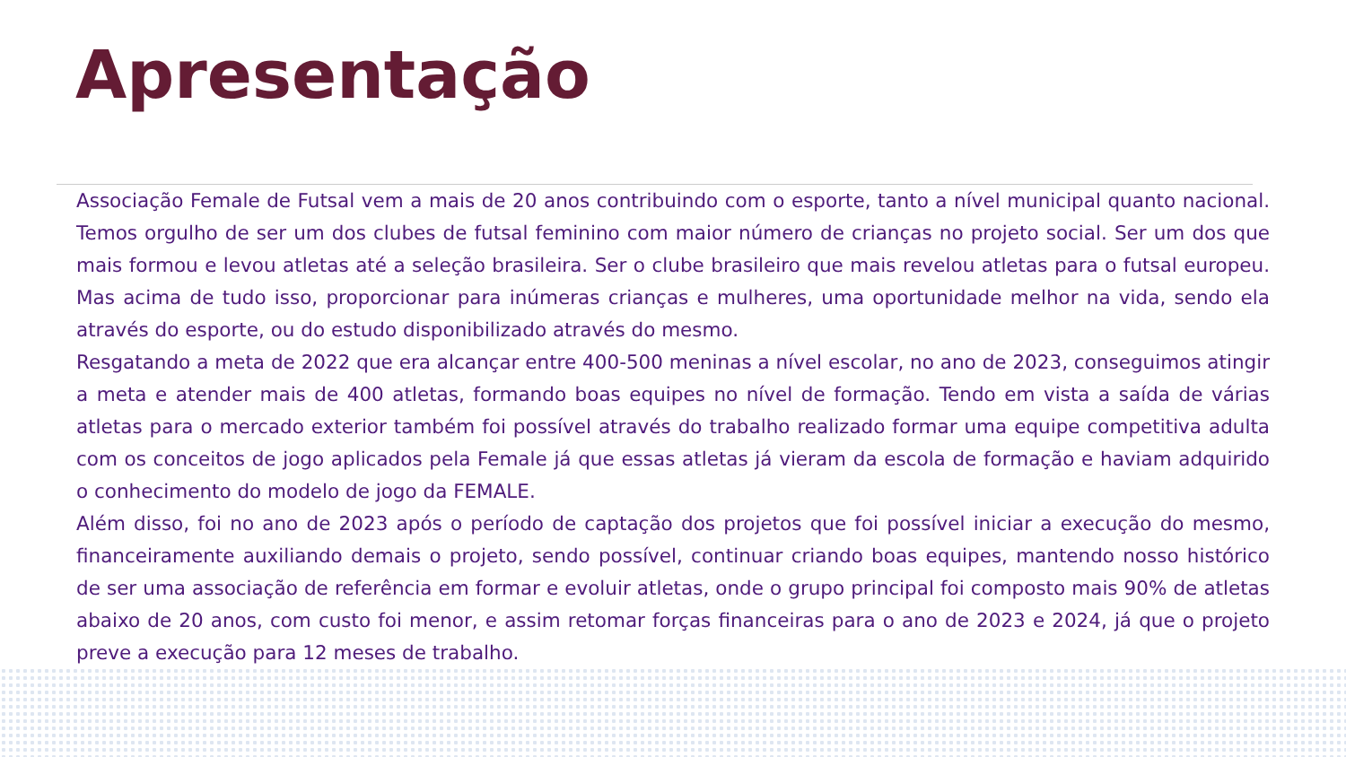Apresentação
Associação Female de Futsal vem a mais de 20 anos contribuindo com o esporte, tanto a nível municipal quanto nacional. Temos orgulho de ser um dos clubes de futsal feminino com maior número de crianças no projeto social. Ser um dos que mais formou e levou atletas até a seleção brasileira. Ser o clube brasileiro que mais revelou atletas para o futsal europeu. Mas acima de tudo isso, proporcionar para inúmeras crianças e mulheres, uma oportunidade melhor na vida, sendo ela através do esporte, ou do estudo disponibilizado através do mesmo.
Resgatando a meta de 2022 que era alcançar entre 400-500 meninas a nível escolar, no ano de 2023, conseguimos atingir a meta e atender mais de 400 atletas, formando boas equipes no nível de formação. Tendo em vista a saída de várias atletas para o mercado exterior também foi possível através do trabalho realizado formar uma equipe competitiva adulta com os conceitos de jogo aplicados pela Female já que essas atletas já vieram da escola de formação e haviam adquirido o conhecimento do modelo de jogo da FEMALE.
Além disso, foi no ano de 2023 após o período de captação dos projetos que foi possível iniciar a execução do mesmo, financeiramente auxiliando demais o projeto, sendo possível, continuar criando boas equipes, mantendo nosso histórico de ser uma associação de referência em formar e evoluir atletas, onde o grupo principal foi composto mais 90% de atletas abaixo de 20 anos, com custo foi menor, e assim retomar forças financeiras para o ano de 2023 e 2024, já que o projeto preve a execução para 12 meses de trabalho.